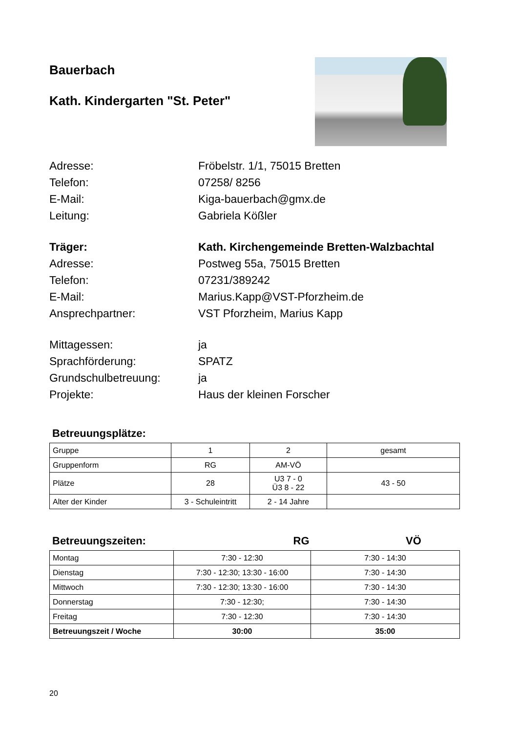Bauerbach
Kath. Kindergarten "St. Peter"
Adresse: Fröbelstr. 1/1, 75015 Bretten
Telefon: 07258/ 8256
E-Mail: Kiga-bauerbach@gmx.de
Leitung: Gabriela Kößler
Träger: Kath. Kirchengemeinde Bretten-Walzbachtal
Adresse: Postweg 55a, 75015 Bretten
Telefon: 07231/389242
E-Mail: Marius.Kapp@VST-Pforzheim.de
Ansprechpartner: VST Pforzheim, Marius Kapp
Mittagessen: ja
Sprachförderung: SPATZ
Grundschulbetreuung: ja
Projekte: Haus der kleinen Forscher
Betreuungsplätze:
| Gruppe | 1 | 2 | gesamt |
| Gruppenform | RG | AM-VÖ | |
| Plätze | 28 | U3 7 - 0 Ü3 8 - 22 | 43 - 50 |
| Alter der Kinder | 3 - Schuleintritt | 2 - 14 Jahre | |
Betreuungszeiten: RG VÖ
| Montag | 7:30 - 12:30 | 7:30 - 14:30 |
| Dienstag | 7:30 - 12:30; 13:30 - 16:00 | 7:30 - 14:30 |
| Mittwoch | 7:30 - 12:30; 13:30 - 16:00 | 7:30 - 14:30 |
| Donnerstag | 7:30 - 12:30; | 7:30 - 14:30 |
| Freitag | 7:30 - 12:30 | 7:30 - 14:30 |
| Betreuungszeit / Woche | 30:00 | 35:00 |
20